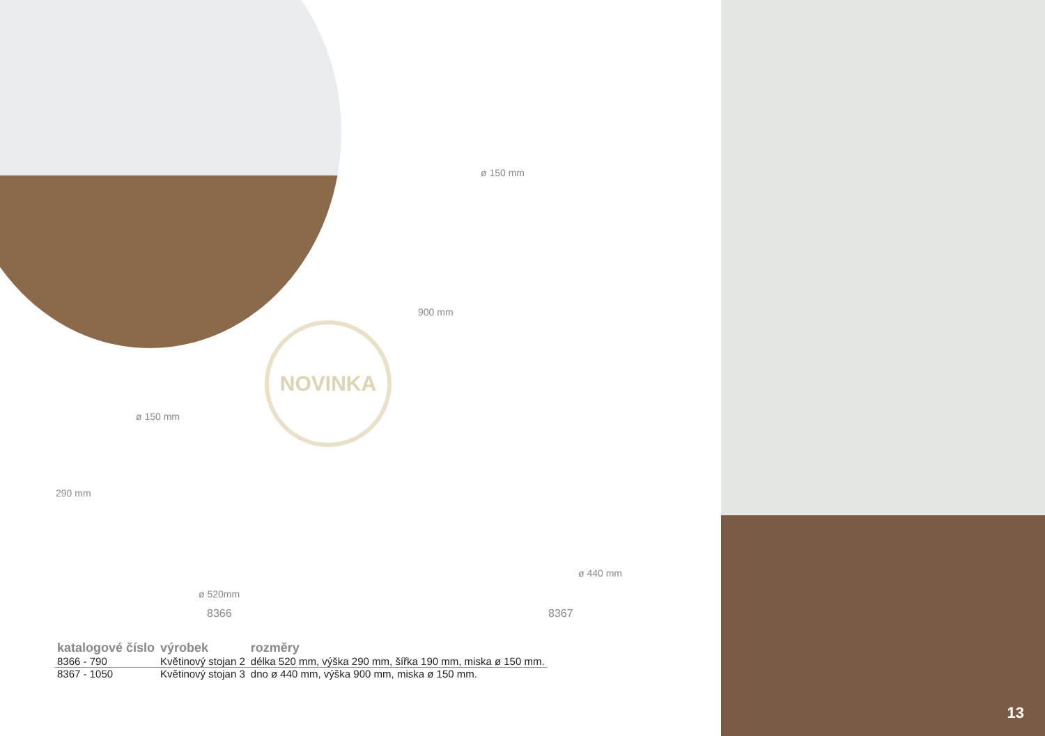NOVINKA
ø 150 mm
290 mm
ø 520mm
8366
ø 150 mm
900 mm
ø 440 mm
8367
| katalogové číslo | výrobek | rozměry |
| --- | --- | --- |
| 8366 - 790 | Květinový stojan 2 | délka 520 mm, výška 290 mm, šířka 190 mm, miska ø 150 mm. |
| 8367 - 1050 | Květinový stojan 3 | dno ø 440 mm, výška 900 mm, miska ø 150 mm. |
13